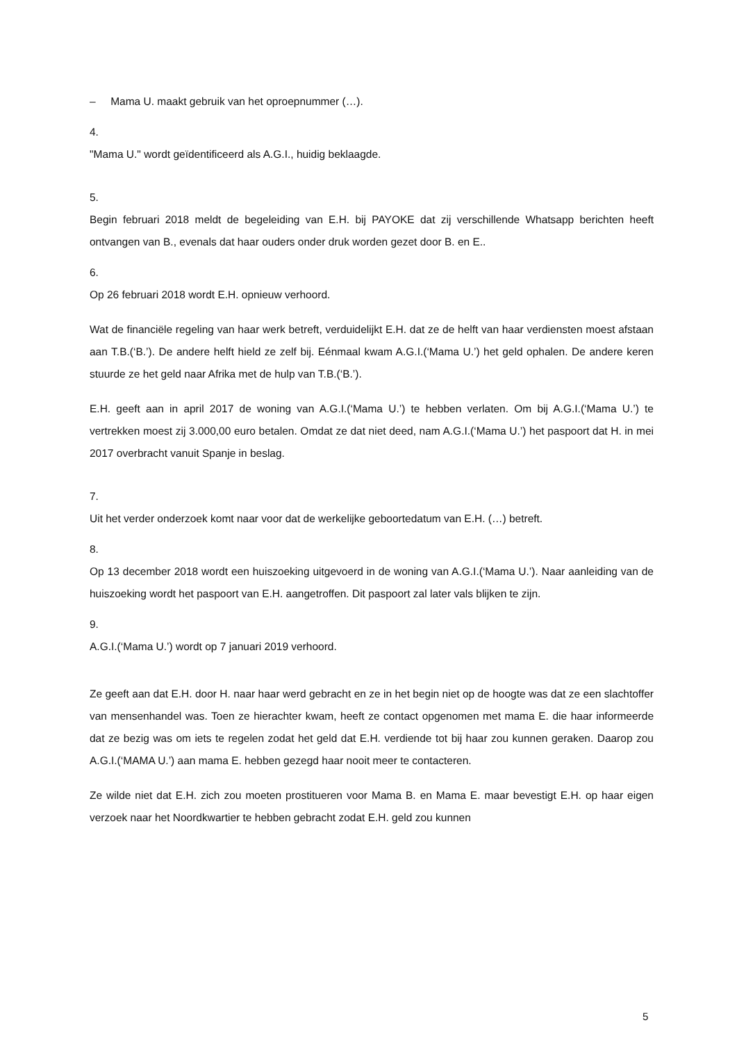– Mama U. maakt gebruik van het oproepnummer (…).
4.
"Mama U." wordt geïdentificeerd als A.G.I., huidig beklaagde.
5.
Begin februari 2018 meldt de begeleiding van E.H. bij PAYOKE dat zij verschillende Whatsapp berichten heeft ontvangen van B., evenals dat haar ouders onder druk worden gezet door B. en E..
6.
Op 26 februari 2018 wordt E.H. opnieuw verhoord.
Wat de financiële regeling van haar werk betreft, verduidelijkt E.H. dat ze de helft van haar verdiensten moest afstaan aan T.B.(‘B.’). De andere helft hield ze zelf bij. Eénmaal kwam A.G.I.(‘Mama U.’) het geld ophalen. De andere keren stuurde ze het geld naar Afrika met de hulp van T.B.(‘B.’).
E.H. geeft aan in april 2017 de woning van A.G.I.(‘Mama U.’) te hebben verlaten. Om bij A.G.I.(‘Mama U.’) te vertrekken moest zij 3.000,00 euro betalen. Omdat ze dat niet deed, nam A.G.I.(‘Mama U.’) het paspoort dat H. in mei 2017 overbracht vanuit Spanje in beslag.
7.
Uit het verder onderzoek komt naar voor dat de werkelijke geboortedatum van E.H. (…) betreft.
8.
Op 13 december 2018 wordt een huiszoeking uitgevoerd in de woning van A.G.I.(‘Mama U.’). Naar aanleiding van de huiszoeking wordt het paspoort van E.H. aangetroffen. Dit paspoort zal later vals blijken te zijn.
9.
A.G.I.(‘Mama U.’) wordt op 7 januari 2019 verhoord.
Ze geeft aan dat E.H. door H. naar haar werd gebracht en ze in het begin niet op de hoogte was dat ze een slachtoffer van mensenhandel was. Toen ze hierachter kwam, heeft ze contact opgenomen met mama E. die haar informeerde dat ze bezig was om iets te regelen zodat het geld dat E.H. verdiende tot bij haar zou kunnen geraken. Daarop zou A.G.I.(‘MAMA U.’) aan mama E. hebben gezegd haar nooit meer te contacteren.
Ze wilde niet dat E.H. zich zou moeten prostitueren voor Mama B. en Mama E. maar bevestigt E.H. op haar eigen verzoek naar het Noordkwartier te hebben gebracht zodat E.H. geld zou kunnen
5